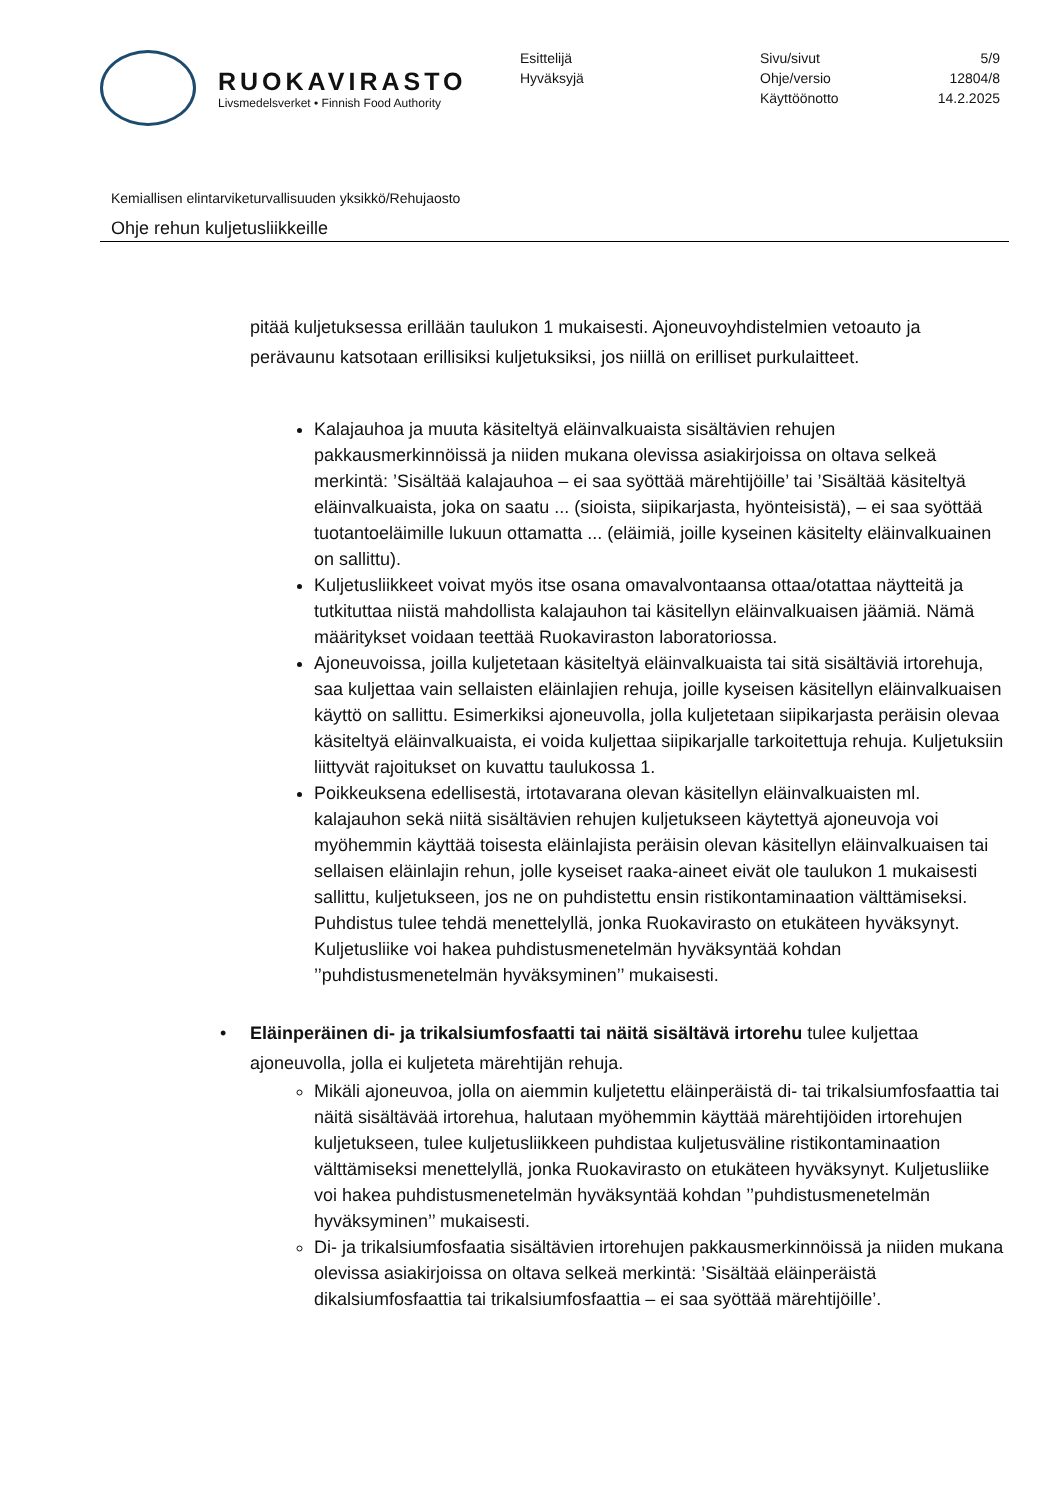RUOKAVIRASTO
Livsmedelsverket • Finnish Food Authority
Esittelijä
Hyväksyjä
Sivu/sivut
Ohje/versio
Käyttöönotto
5/9
12804/8
14.2.2025
Kemiallisen elintarviketurvallisuuden yksikkö/Rehujaosto
Ohje rehun kuljetusliikkeille
pitää kuljetuksessa erillään taulukon 1 mukaisesti. Ajoneuvoyhdistelmien vetoauto ja perävaunu katsotaan erillisiksi kuljetuksiksi, jos niillä on erilliset purkulaitteet.
Kalajauhoa ja muuta käsiteltyä eläinvalkuaista sisältävien rehujen pakkausmerkinnöissä ja niiden mukana olevissa asiakirjoissa on oltava selkeä merkintä: ’Sisältää kalajauhoa – ei saa syöttää märehtijöille’ tai ’Sisältää käsiteltyä eläinvalkuaista, joka on saatu ... (sioista, siipikarjasta, hyönteisistä), – ei saa syöttää tuotantoeläimille lukuun ottamatta ... (eläimiä, joille kyseinen käsitelty eläinvalkuainen on sallittu).
Kuljetusliikkeet voivat myös itse osana omavalvontaansa ottaa/otattaa näytteitä ja tutkituttaa niistä mahdollista kalajauhon tai käsitellyn eläinvalkuaisen jäämiä. Nämä määritykset voidaan teettää Ruokaviraston laboratoriossa.
Ajoneuvoissa, joilla kuljetetaan käsiteltyä eläinvalkuaista tai sitä sisältäviä irtorehuja, saa kuljettaa vain sellaisten eläinlajien rehuja, joille kyseisen käsitellyn eläinvalkuaisen käyttö on sallittu. Esimerkiksi ajoneuvolla, jolla kuljetetaan siipikarjasta peräisin olevaa käsiteltyä eläinvalkuaista, ei voida kuljettaa siipikarjalle tarkoitettuja rehuja. Kuljetuksiin liittyvät rajoitukset on kuvattu taulukossa 1.
Poikkeuksena edellisestä, irtotavarana olevan käsitellyn eläinvalkuaisten ml. kalajauhon sekä niitä sisältävien rehujen kuljetukseen käytettyä ajoneuvoja voi myöhemmin käyttää toisesta eläinlajista peräisin olevan käsitellyn eläinvalkuaisen tai sellaisen eläinlajin rehun, jolle kyseiset raaka-aineet eivät ole taulukon 1 mukaisesti sallittu, kuljetukseen, jos ne on puhdistettu ensin ristikontaminaation välttämiseksi. Puhdistus tulee tehdä menettelyllä, jonka Ruokavirasto on etukäteen hyväksynyt. Kuljetusliike voi hakea puhdistusmenetelmän hyväksyntää kohdan ’’puhdistusmenetelmän hyväksyminen’’ mukaisesti.
• Eläinperäinen di- ja trikalsiumfosfaatti tai näitä sisältävä irtorehu tulee kuljettaa ajoneuvolla, jolla ei kuljeteta märehtijän rehuja.
Mikäli ajoneuvoa, jolla on aiemmin kuljetettu eläinperäistä di- tai trikalsiumfosfaattia tai näitä sisältävää irtorehua, halutaan myöhemmin käyttää märehtijöiden irtorehujen kuljetukseen, tulee kuljetusliikkeen puhdistaa kuljetusväline ristikontaminaation välttämiseksi menettelyllä, jonka Ruokavirasto on etukäteen hyväksynyt. Kuljetusliike voi hakea puhdistusmenetelmän hyväksyntää kohdan ’’puhdistusmenetelmän hyväksyminen’’ mukaisesti.
Di- ja trikalsiumfosfaatia sisältävien irtorehujen pakkausmerkinnöissä ja niiden mukana olevissa asiakirjoissa on oltava selkeä merkintä: ’Sisältää eläinperäistä dikalsiumfosfaattia tai trikalsiumfosfaattia – ei saa syöttää märehtijöille’.